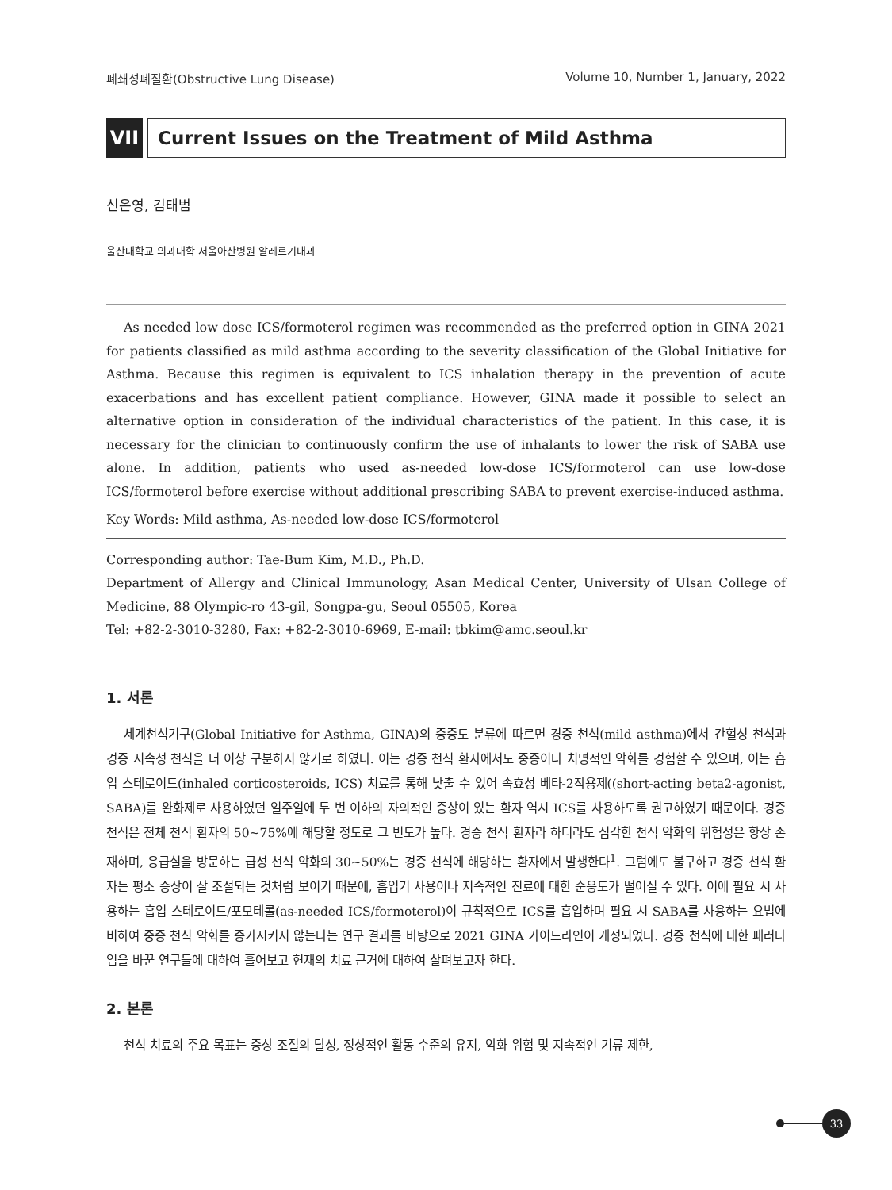폐쇄성폐질환(Obstructive Lung Disease) Volume 10, Number 1, January, 2022
VII Current Issues on the Treatment of Mild Asthma
신은영, 김태범
울산대학교 의과대학 서울아산병원 알레르기내과
As needed low dose ICS/formoterol regimen was recommended as the preferred option in GINA 2021 for patients classified as mild asthma according to the severity classification of the Global Initiative for Asthma. Because this regimen is equivalent to ICS inhalation therapy in the prevention of acute exacerbations and has excellent patient compliance. However, GINA made it possible to select an alternative option in consideration of the individual characteristics of the patient. In this case, it is necessary for the clinician to continuously confirm the use of inhalants to lower the risk of SABA use alone. In addition, patients who used as-needed low-dose ICS/formoterol can use low-dose ICS/formoterol before exercise without additional prescribing SABA to prevent exercise-induced asthma.
Key Words: Mild asthma, As-needed low-dose ICS/formoterol
Corresponding author: Tae-Bum Kim, M.D., Ph.D.
Department of Allergy and Clinical Immunology, Asan Medical Center, University of Ulsan College of Medicine, 88 Olympic-ro 43-gil, Songpa-gu, Seoul 05505, Korea
Tel: +82-2-3010-3280, Fax: +82-2-3010-6969, E-mail: tbkim@amc.seoul.kr
1. 서론
세계천식기구(Global Initiative for Asthma, GINA)의 중증도 분류에 따르면 경증 천식(mild asthma)에서 간헐성 천식과 경증 지속성 천식을 더 이상 구분하지 않기로 하였다. 이는 경증 천식 환자에서도 중증이나 치명적인 악화를 경험할 수 있으며, 이는 흡입 스테로이드(inhaled corticosteroids, ICS) 치료를 통해 낮출 수 있어 속효성 베타-2작용제((short-acting beta2-agonist, SABA)를 완화제로 사용하였던 일주일에 두 번 이하의 자의적인 증상이 있는 환자 역시 ICS를 사용하도록 권고하였기 때문이다. 경증 천식은 전체 천식 환자의 50∼75%에 해당할 정도로 그 빈도가 높다. 경증 천식 환자라 하더라도 심각한 천식 악화의 위험성은 항상 존재하며, 응급실을 방문하는 급성 천식 악화의 30∼50%는 경증 천식에 해당하는 환자에서 발생한다<sup>1</sup>. 그럼에도 불구하고 경증 천식 환자는 평소 증상이 잘 조절되는 것처럼 보이기 때문에, 흡입기 사용이나 지속적인 진료에 대한 순응도가 떨어질 수 있다. 이에 필요 시 사용하는 흡입 스테로이드/포모테롤(as-needed ICS/formoterol)이 규칙적으로 ICS를 흡입하며 필요 시 SABA를 사용하는 요법에 비하여 중증 천식 악화를 증가시키지 않는다는 연구 결과를 바탕으로 2021 GINA 가이드라인이 개정되었다. 경증 천식에 대한 패러다임을 바꾼 연구들에 대하여 흘어보고 현재의 치료 근거에 대하여 살펴보고자 한다.
2. 본론
천식 치료의 주요 목표는 증상 조절의 달성, 정상적인 활동 수준의 유지, 악화 위험 및 지속적인 기류 제한,
33